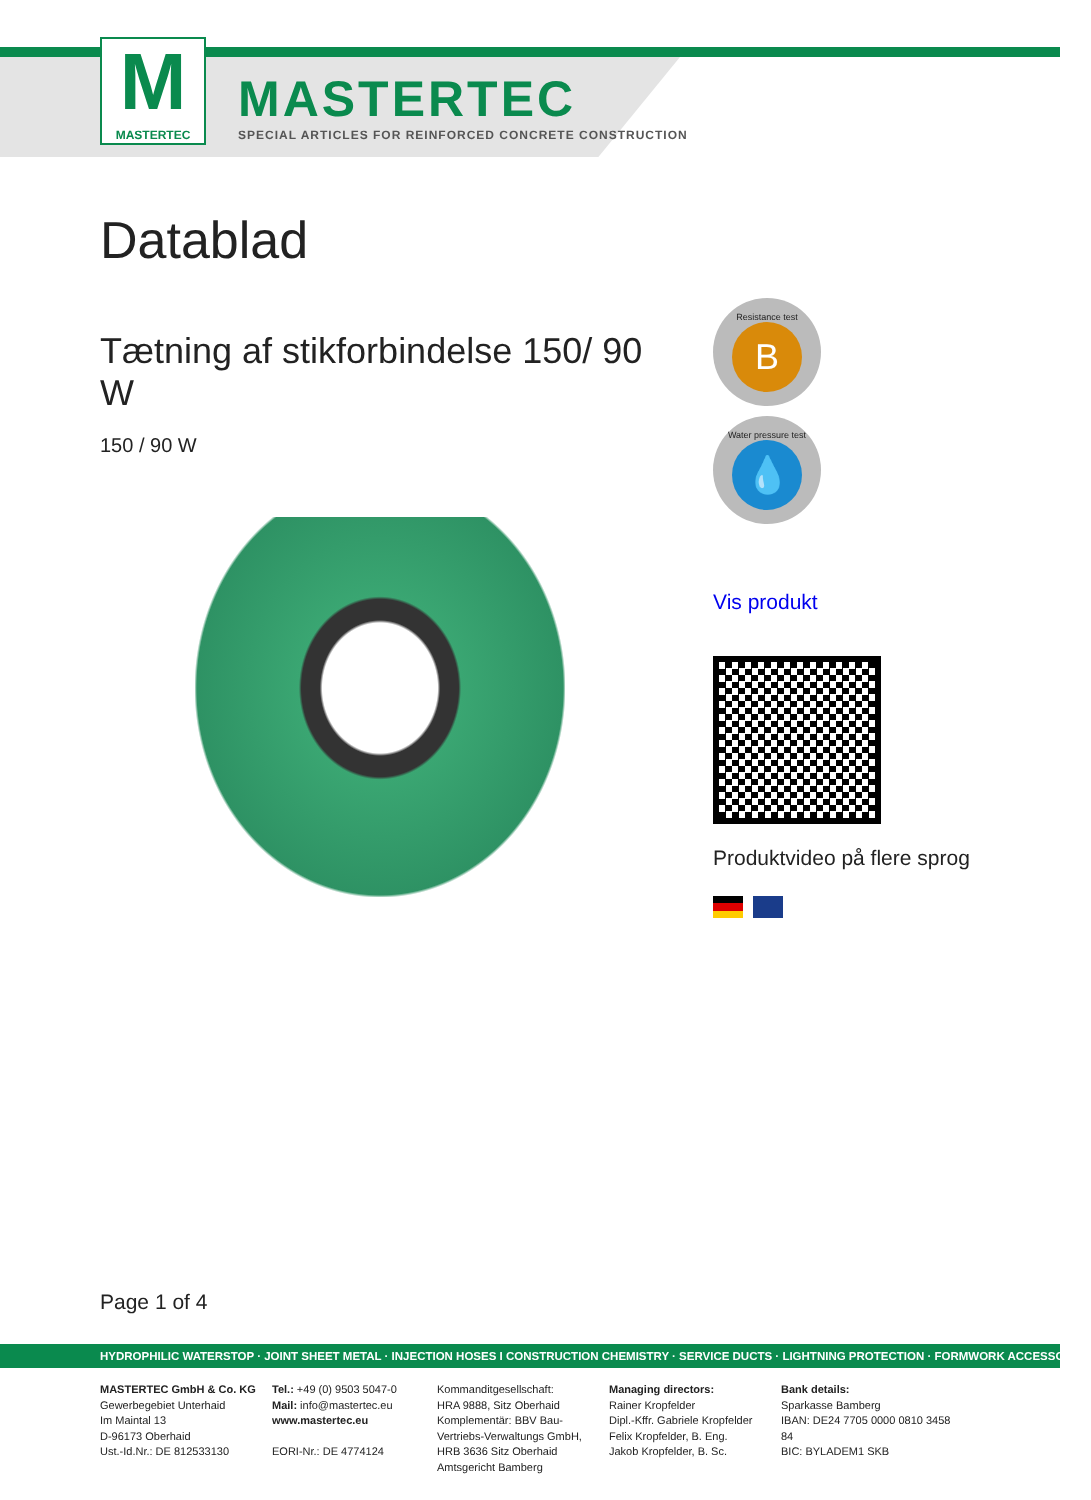M
MASTERTEC
MASTERTEC
SPECIAL ARTICLES FOR REINFORCED CONCRETE CONSTRUCTION
Datablad
Tætning af stikforbindelse 150/ 90 W
150 / 90 W
Resistance test
B
Water pressure test
💧
Vis produkt
Produktvideo på flere sprog
Page 1 of 4
HYDROPHILIC WATERSTOP · JOINT SHEET METAL · INJECTION HOSES I CONSTRUCTION CHEMISTRY · SERVICE DUCTS · LIGHTNING PROTECTION · FORMWORK ACCESSORIES
MASTERTEC GmbH & Co. KG
Gewerbegebiet Unterhaid
Im Maintal 13
D-96173 Oberhaid
Ust.-Id.Nr.: DE 812533130
Tel.: +49 (0) 9503 5047-0
Mail: info@mastertec.eu
www.mastertec.eu
EORI-Nr.: DE 4774124
Kommanditgesellschaft:
HRA 9888, Sitz Oberhaid
Komplementär: BBV Bau-
Vertriebs-Verwaltungs GmbH,
HRB 3636 Sitz Oberhaid
Amtsgericht Bamberg
Managing directors:
Rainer Kropfelder
Dipl.-Kffr. Gabriele Kropfelder
Felix Kropfelder, B. Eng.
Jakob Kropfelder, B. Sc.
Bank details:
Sparkasse Bamberg
IBAN: DE24 7705 0000 0810 3458 84
BIC: BYLADEM1 SKB